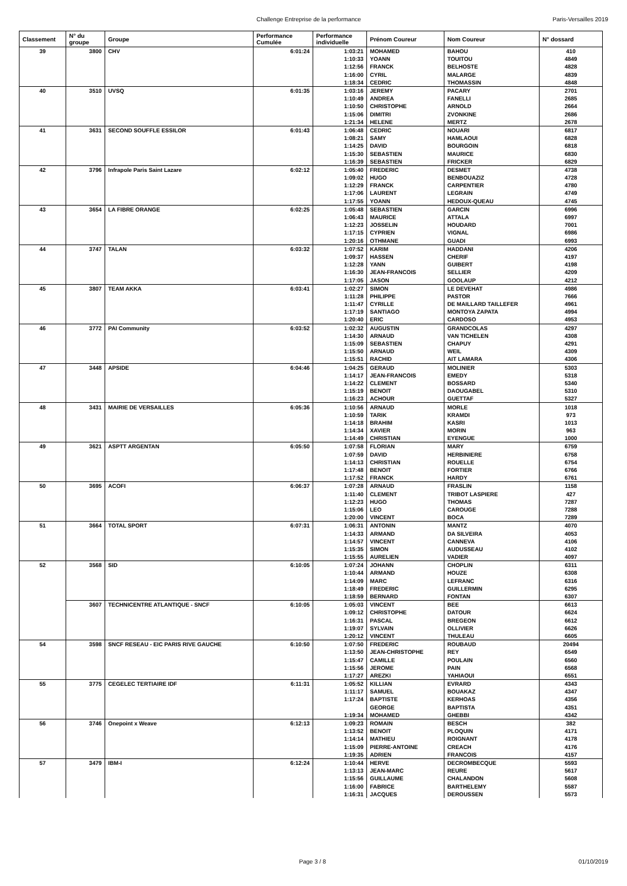Challenge Entreprise de la performance Paris-Versailles 2019
| Classement | N° du groupe | Groupe | Performance Cumulée | Performance individuelle | Prénom Coureur | Nom Coureur | N° dossard |
| --- | --- | --- | --- | --- | --- | --- | --- |
| 39 | 3800 | CHV | 6:01:24 | 1:03:21 | MOHAMED | BAHOU | 410 |
| | | | | 1:10:33 | YOANN | TOUITOU | 4849 |
| | | | | 1:12:56 | FRANCK | BELHOSTE | 4828 |
| | | | | 1:16:00 | CYRIL | MALARGE | 4839 |
| | | | | 1:18:34 | CEDRIC | THOMASSIN | 4848 |
| 40 | 3510 | UVSQ | 6:01:35 | 1:03:16 | JEREMY | PACARY | 2701 |
| | | | | 1:10:49 | ANDREA | FANELLI | 2685 |
| | | | | 1:10:50 | CHRISTOPHE | ARNOLD | 2664 |
| | | | | 1:15:06 | DIMITRI | ZVONKINE | 2686 |
| | | | | 1:21:34 | HELENE | MERTZ | 2678 |
| 41 | 3631 | SECOND SOUFFLE ESSILOR | 6:01:43 | 1:06:48 | CEDRIC | NOUARI | 6817 |
| | | | | 1:08:21 | SAMY | HAMLAOUI | 6828 |
| | | | | 1:14:25 | DAVID | BOURGOIN | 6818 |
| | | | | 1:15:30 | SEBASTIEN | MAURICE | 6830 |
| | | | | 1:16:39 | SEBASTIEN | FRICKER | 6829 |
| 42 | 3796 | Infrapole Paris Saint Lazare | 6:02:12 | 1:05:40 | FREDERIC | DESMET | 4738 |
| | | | | 1:09:02 | HUGO | BENBOUAZIZ | 4728 |
| | | | | 1:12:29 | FRANCK | CARPENTIER | 4780 |
| | | | | 1:17:06 | LAURENT | LEGRAIN | 4749 |
| | | | | 1:17:55 | YOANN | HEDOUX-QUEAU | 4745 |
| 43 | 3654 | LA FIBRE ORANGE | 6:02:25 | 1:05:48 | SEBASTIEN | GARCIN | 6996 |
| | | | | 1:06:43 | MAURICE | ATTALA | 6997 |
| | | | | 1:12:23 | JOSSELIN | HOUDARD | 7001 |
| | | | | 1:17:15 | CYPRIEN | VIGNAL | 6986 |
| | | | | 1:20:16 | OTHMANE | GUADI | 6993 |
| 44 | 3747 | TALAN | 6:03:32 | 1:07:52 | KARIM | HADDANI | 4206 |
| | | | | 1:09:37 | HASSEN | CHERIF | 4197 |
| | | | | 1:12:28 | YANN | GUIBERT | 4198 |
| | | | | 1:16:30 | JEAN-FRANCOIS | SELLIER | 4209 |
| | | | | 1:17:05 | JASON | GOOLAUP | 4212 |
| 45 | 3807 | TEAM AKKA | 6:03:41 | 1:02:27 | SIMON | LE DEVEHAT | 4986 |
| | | | | 1:11:28 | PHILIPPE | PASTOR | 7666 |
| | | | | 1:11:47 | CYRILLE | DE MAILLARD TAILLEFER | 4961 |
| | | | | 1:17:19 | SANTIAGO | MONTOYA ZAPATA | 4994 |
| | | | | 1:20:40 | ERIC | CARDOSO | 4953 |
| 46 | 3772 | PAI Community | 6:03:52 | 1:02:32 | AUGUSTIN | GRANDCOLAS | 4297 |
| | | | | 1:14:30 | ARNAUD | VAN TICHELEN | 4308 |
| | | | | 1:15:09 | SEBASTIEN | CHAPUY | 4291 |
| | | | | 1:15:50 | ARNAUD | WEIL | 4309 |
| | | | | 1:15:51 | RACHID | AIT LAMARA | 4306 |
| 47 | 3448 | APSIDE | 6:04:46 | 1:04:25 | GERAUD | MOLINIER | 5303 |
| | | | | 1:14:17 | JEAN-FRANCOIS | EMEDY | 5318 |
| | | | | 1:14:22 | CLEMENT | BOSSARD | 5340 |
| | | | | 1:15:19 | BENOIT | DAOUGABEL | 5310 |
| | | | | 1:16:23 | ACHOUR | GUETTAF | 5327 |
| 48 | 3431 | MAIRIE DE VERSAILLES | 6:05:36 | 1:10:56 | ARNAUD | MORLE | 1018 |
| | | | | 1:10:59 | TARIK | KRAMDI | 973 |
| | | | | 1:14:18 | BRAHIM | KASRI | 1013 |
| | | | | 1:14:34 | XAVIER | MORIN | 963 |
| | | | | 1:14:49 | CHRISTIAN | EYENGUE | 1000 |
| 49 | 3621 | ASPTT ARGENTAN | 6:05:50 | 1:07:58 | FLORIAN | MARY | 6759 |
| | | | | 1:07:59 | DAVID | HERBINIERE | 6758 |
| | | | | 1:14:13 | CHRISTIAN | ROUELLE | 6754 |
| | | | | 1:17:48 | BENOIT | FORTIER | 6766 |
| | | | | 1:17:52 | FRANCK | HARDY | 6761 |
| 50 | 3695 | ACOFI | 6:06:37 | 1:07:28 | ARNAUD | FRASLIN | 1158 |
| | | | | 1:11:40 | CLEMENT | TRIBOT LASPIERE | 427 |
| | | | | 1:12:23 | HUGO | THOMAS | 7287 |
| | | | | 1:15:06 | LEO | CAROUGE | 7288 |
| | | | | 1:20:00 | VINCENT | BOCA | 7289 |
| 51 | 3664 | TOTAL SPORT | 6:07:31 | 1:06:31 | ANTONIN | MANTZ | 4070 |
| | | | | 1:14:33 | ARMAND | DA SILVEIRA | 4053 |
| | | | | 1:14:57 | VINCENT | CANNEVA | 4106 |
| | | | | 1:15:35 | SIMON | AUDUSSEAU | 4102 |
| | | | | 1:15:55 | AURELIEN | VADIER | 4097 |
| 52 | 3568 | SID | 6:10:05 | 1:07:24 | JOHANN | CHOPLIN | 6311 |
| | | | | 1:10:44 | ARMAND | HOUZE | 6308 |
| | | | | 1:14:09 | MARC | LEFRANC | 6316 |
| | | | | 1:18:49 | FREDERIC | GUILLERMIN | 6295 |
| | | | | 1:18:59 | BERNARD | FONTAN | 6307 |
| | 3607 | TECHNICENTRE ATLANTIQUE - SNCF | 6:10:05 | 1:05:03 | VINCENT | BEE | 6613 |
| | | | | 1:09:12 | CHRISTOPHE | DATOUR | 6624 |
| | | | | 1:16:31 | PASCAL | BREGEON | 6612 |
| | | | | 1:19:07 | SYLVAIN | OLLIVIER | 6626 |
| | | | | 1:20:12 | VINCENT | THULEAU | 6605 |
| 54 | 3598 | SNCF RESEAU - EIC PARIS RIVE GAUCHE | 6:10:50 | 1:07:50 | FREDERIC | ROUBAUD | 20494 |
| | | | | 1:13:50 | JEAN-CHRISTOPHE | REY | 6549 |
| | | | | 1:15:47 | CAMILLE | POULAIN | 6560 |
| | | | | 1:15:56 | JEROME | PAIN | 6568 |
| | | | | 1:17:27 | AREZKI | YAHIAOUI | 6551 |
| 55 | 3775 | CEGELEC TERTIAIRE IDF | 6:11:31 | 1:05:52 | KILLIAN | EVRARD | 4343 |
| | | | | 1:11:17 | SAMUEL | BOUAKAZ | 4347 |
| | | | | 1:17:24 | BAPTISTE | KERHOAS | 4356 |
| | | | | | GEORGE | BAPTISTA | 4351 |
| | | | | 1:19:34 | MOHAMED | GHEBBI | 4342 |
| 56 | 3746 | Onepoint x Weave | 6:12:13 | 1:09:23 | ROMAIN | BESCH | 382 |
| | | | | 1:13:52 | BENOIT | PLOQUIN | 4171 |
| | | | | 1:14:14 | MATHIEU | ROIGNANT | 4178 |
| | | | | 1:15:09 | PIERRE-ANTOINE | CREACH | 4176 |
| | | | | 1:19:35 | ADRIEN | FRANCOIS | 4157 |
| 57 | 3479 | IBM-I | 6:12:24 | 1:10:44 | HERVE | DECROMBECQUE | 5593 |
| | | | | 1:13:13 | JEAN-MARC | REURE | 5617 |
| | | | | 1:15:56 | GUILLAUME | CHALANDON | 5608 |
| | | | | 1:16:00 | FABRICE | BARTHELEMY | 5587 |
| | | | | 1:16:31 | JACQUES | DEROUSSEN | 5573 |
Page 3 / 8 01/10/2019